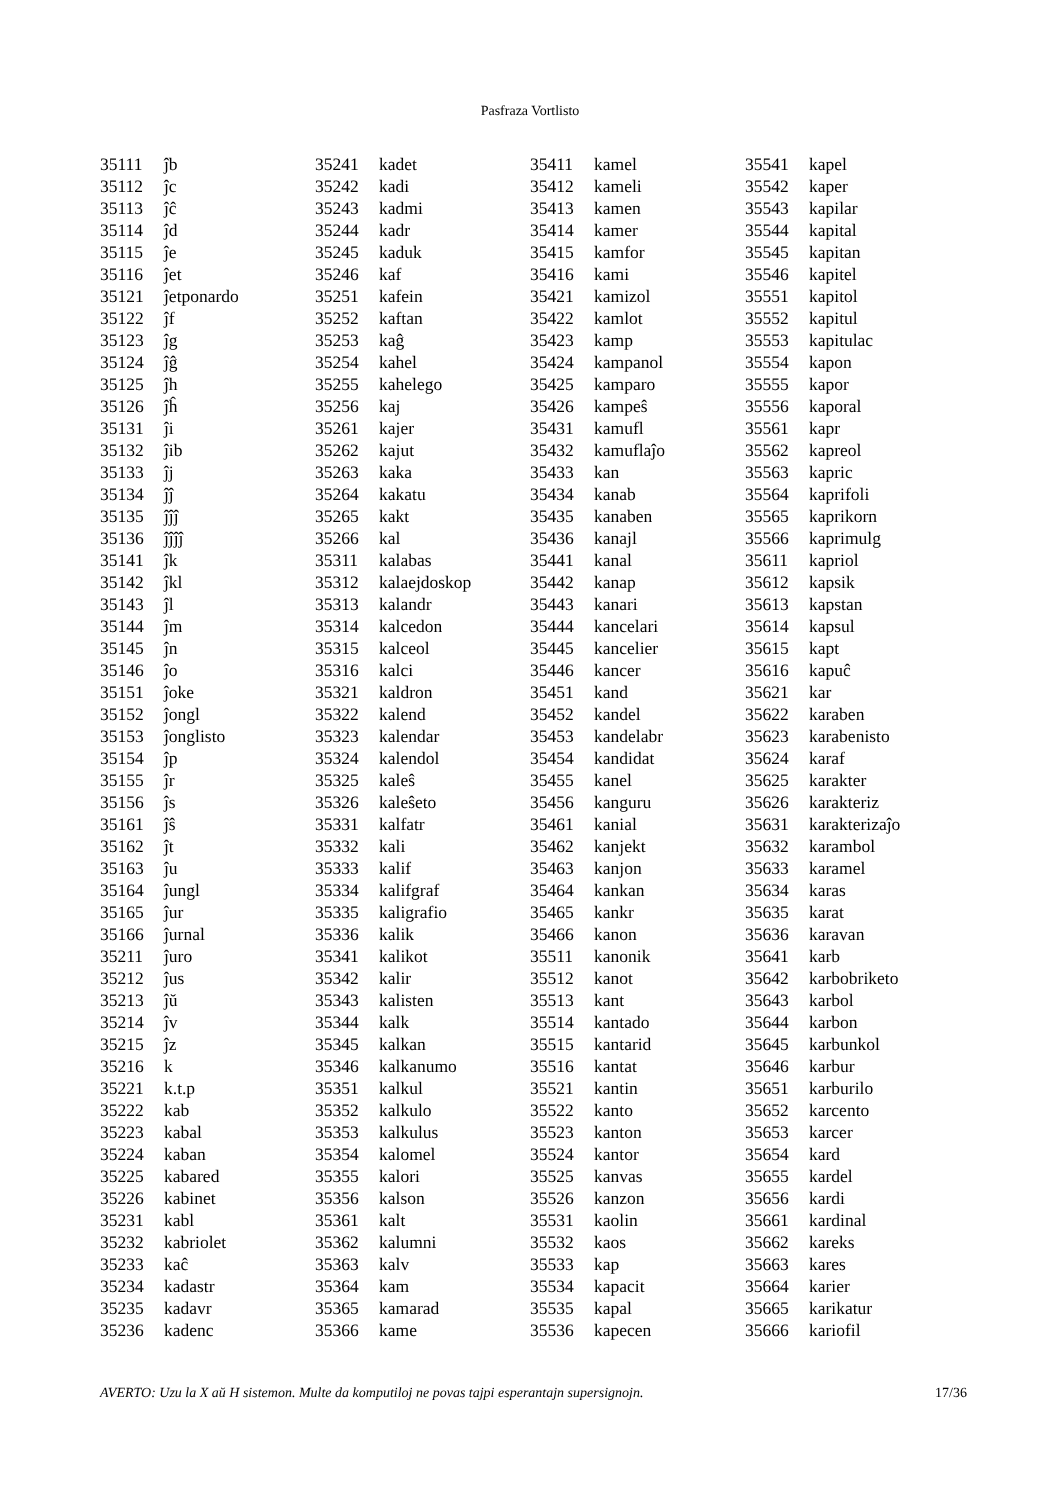Pasfraza Vortlisto
| 35111 | ĵb |
| 35112 | ĵc |
| 35113 | ĵĉ |
| 35114 | ĵd |
| 35115 | ĵe |
| 35116 | ĵet |
| 35121 | ĵetponardo |
| 35122 | ĵf |
| 35123 | ĵg |
| 35124 | ĵĝ |
| 35125 | ĵh |
| 35126 | ĵĥ |
| 35131 | ĵi |
| 35132 | ĵib |
| 35133 | ĵj |
| 35134 | ĵĵ |
| 35135 | ĵĵĵ |
| 35136 | ĵĵĵĵ |
| 35141 | ĵk |
| 35142 | ĵkl |
| 35143 | ĵl |
| 35144 | ĵm |
| 35145 | ĵn |
| 35146 | ĵo |
| 35151 | ĵoke |
| 35152 | ĵongl |
| 35153 | ĵonglisto |
| 35154 | ĵp |
| 35155 | ĵr |
| 35156 | ĵs |
| 35161 | ĵŝ |
| 35162 | ĵt |
| 35163 | ĵu |
| 35164 | ĵungl |
| 35165 | ĵur |
| 35166 | ĵurnal |
| 35211 | ĵuro |
| 35212 | ĵus |
| 35213 | ĵŭ |
| 35214 | ĵv |
| 35215 | ĵz |
| 35216 | k |
| 35221 | k.t.p |
| 35222 | kab |
| 35223 | kabal |
| 35224 | kaban |
| 35225 | kabared |
| 35226 | kabinet |
| 35231 | kabl |
| 35232 | kabriolet |
| 35233 | kaĉ |
| 35234 | kadastr |
| 35235 | kadavr |
| 35236 | kadenc |
| 35241 | kadet |
| 35242 | kadi |
| 35243 | kadmi |
| 35244 | kadr |
| 35245 | kaduk |
| 35246 | kaf |
| 35251 | kafein |
| 35252 | kaftan |
| 35253 | kaĝ |
| 35254 | kahel |
| 35255 | kahelego |
| 35256 | kaj |
| 35261 | kajer |
| 35262 | kajut |
| 35263 | kaka |
| 35264 | kakatu |
| 35265 | kakt |
| 35266 | kal |
| 35311 | kalabas |
| 35312 | kalaejdoskop |
| 35313 | kalandr |
| 35314 | kalcedon |
| 35315 | kalceol |
| 35316 | kalci |
| 35321 | kaldron |
| 35322 | kalend |
| 35323 | kalendar |
| 35324 | kalendol |
| 35325 | kaleŝ |
| 35326 | kaleŝeto |
| 35331 | kalfatr |
| 35332 | kali |
| 35333 | kalif |
| 35334 | kalifgraf |
| 35335 | kaligrafio |
| 35336 | kalik |
| 35341 | kalikot |
| 35342 | kalir |
| 35343 | kalisten |
| 35344 | kalk |
| 35345 | kalkan |
| 35346 | kalkanumo |
| 35351 | kalkul |
| 35352 | kalkulo |
| 35353 | kalkulus |
| 35354 | kalomel |
| 35355 | kalori |
| 35356 | kalson |
| 35361 | kalt |
| 35362 | kalumni |
| 35363 | kalv |
| 35364 | kam |
| 35365 | kamarad |
| 35366 | kame |
| 35411 | kamel |
| 35412 | kameli |
| 35413 | kamen |
| 35414 | kamer |
| 35415 | kamfor |
| 35416 | kami |
| 35421 | kamizol |
| 35422 | kamlot |
| 35423 | kamp |
| 35424 | kampanol |
| 35425 | kamparo |
| 35426 | kampeŝ |
| 35431 | kamufl |
| 35432 | kamuflaĵo |
| 35433 | kan |
| 35434 | kanab |
| 35435 | kanaben |
| 35436 | kanajl |
| 35441 | kanal |
| 35442 | kanap |
| 35443 | kanari |
| 35444 | kancelari |
| 35445 | kancelier |
| 35446 | kancer |
| 35451 | kand |
| 35452 | kandel |
| 35453 | kandelabr |
| 35454 | kandidat |
| 35455 | kanel |
| 35456 | kanguru |
| 35461 | kanial |
| 35462 | kanjekt |
| 35463 | kanjon |
| 35464 | kankan |
| 35465 | kankr |
| 35466 | kanon |
| 35511 | kanonik |
| 35512 | kanot |
| 35513 | kant |
| 35514 | kantado |
| 35515 | kantarid |
| 35516 | kantat |
| 35521 | kantin |
| 35522 | kanto |
| 35523 | kanton |
| 35524 | kantor |
| 35525 | kanvas |
| 35526 | kanzon |
| 35531 | kaolin |
| 35532 | kaos |
| 35533 | kap |
| 35534 | kapacit |
| 35535 | kapal |
| 35536 | kapecen |
| 35541 | kapel |
| 35542 | kaper |
| 35543 | kapilar |
| 35544 | kapital |
| 35545 | kapitan |
| 35546 | kapitel |
| 35551 | kapitol |
| 35552 | kapitul |
| 35553 | kapitulac |
| 35554 | kapon |
| 35555 | kapor |
| 35556 | kaporal |
| 35561 | kapr |
| 35562 | kapreol |
| 35563 | kapric |
| 35564 | kaprifoli |
| 35565 | kaprikorn |
| 35566 | kaprimulg |
| 35611 | kapriol |
| 35612 | kapsik |
| 35613 | kapstan |
| 35614 | kapsul |
| 35615 | kapt |
| 35616 | kapuĉ |
| 35621 | kar |
| 35622 | karaben |
| 35623 | karabenisto |
| 35624 | karaf |
| 35625 | karakter |
| 35626 | karakteriz |
| 35631 | karakterizaĵo |
| 35632 | karambol |
| 35633 | karamel |
| 35634 | karas |
| 35635 | karat |
| 35636 | karavan |
| 35641 | karb |
| 35642 | karbobriketo |
| 35643 | karbol |
| 35644 | karbon |
| 35645 | karbunkol |
| 35646 | karbur |
| 35651 | karburilo |
| 35652 | karcento |
| 35653 | karcer |
| 35654 | kard |
| 35655 | kardel |
| 35656 | kardi |
| 35661 | kardinal |
| 35662 | kareks |
| 35663 | kares |
| 35664 | karier |
| 35665 | karikatur |
| 35666 | kariofil |
AVERTO: Uzu la X aŭ H sistemon. Multe da komputiloj ne povas tajpi esperantajn supersignojn. 17/36